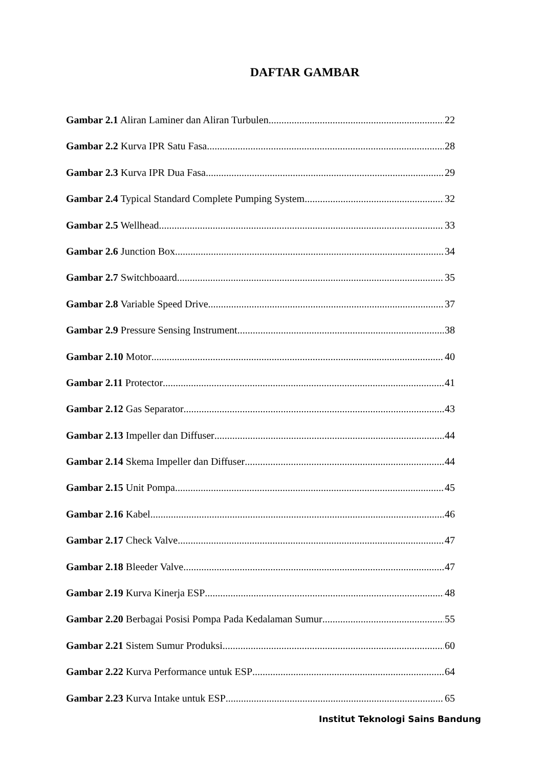DAFTAR GAMBAR
Gambar 2.1 Aliran Laminer dan Aliran Turbulen 22
Gambar 2.2 Kurva IPR Satu Fasa 28
Gambar 2.3 Kurva IPR Dua Fasa 29
Gambar 2.4 Typical Standard Complete Pumping System 32
Gambar 2.5 Wellhead 33
Gambar 2.6 Junction Box 34
Gambar 2.7 Switchboaard 35
Gambar 2.8 Variable Speed Drive 37
Gambar 2.9 Pressure Sensing Instrument 38
Gambar 2.10 Motor 40
Gambar 2.11 Protector 41
Gambar 2.12 Gas Separator 43
Gambar 2.13 Impeller dan Diffuser 44
Gambar 2.14 Skema Impeller dan Diffuser 44
Gambar 2.15 Unit Pompa 45
Gambar 2.16 Kabel 46
Gambar 2.17 Check Valve 47
Gambar 2.18 Bleeder Valve 47
Gambar 2.19 Kurva Kinerja ESP 48
Gambar 2.20 Berbagai Posisi Pompa Pada Kedalaman Sumur 55
Gambar 2.21 Sistem Sumur Produksi 60
Gambar 2.22 Kurva Performance untuk ESP 64
Gambar 2.23 Kurva Intake untuk ESP 65
Institut Teknologi Sains Bandung